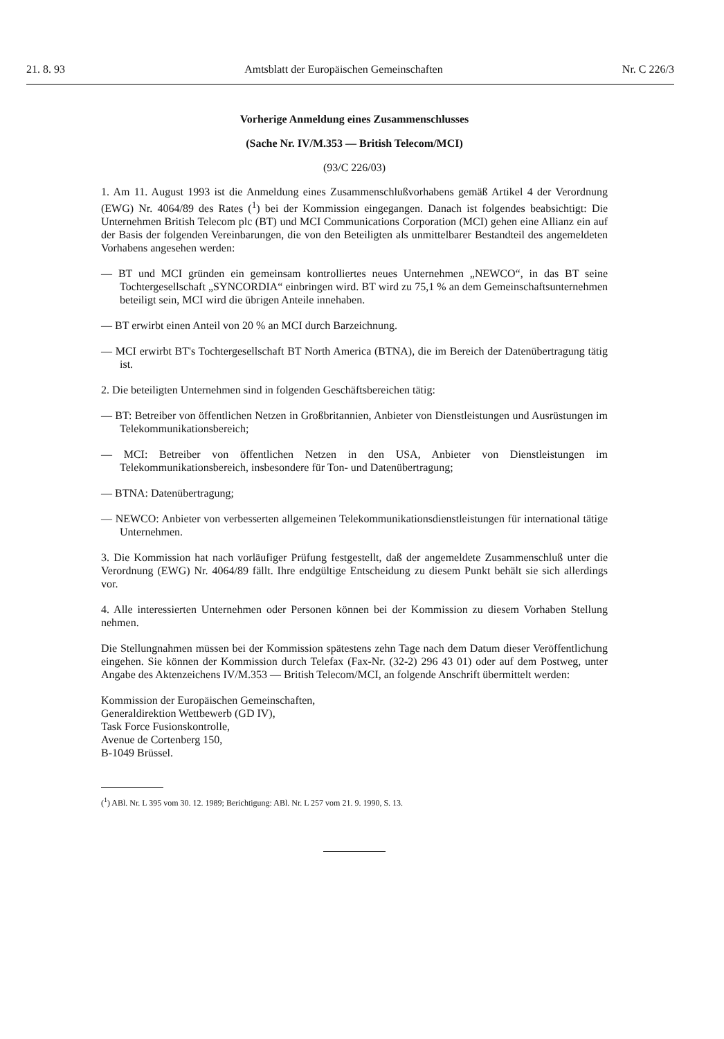21. 8. 93 Amtsblatt der Europäischen Gemeinschaften Nr. C 226/3
Vorherige Anmeldung eines Zusammenschlusses
(Sache Nr. IV/M.353 — British Telecom/MCI)
(93/C 226/03)
1. Am 11. August 1993 ist die Anmeldung eines Zusammenschlußvorhabens gemäß Artikel 4 der Verordnung (EWG) Nr. 4064/89 des Rates (<sup>1</sup>) bei der Kommission eingegangen. Danach ist folgendes beabsichtigt: Die Unternehmen British Telecom plc (BT) und MCI Communications Corporation (MCI) gehen eine Allianz ein auf der Basis der folgenden Vereinbarungen, die von den Beteiligten als unmittelbarer Bestandteil des angemeldeten Vorhabens angesehen werden:
— BT und MCI gründen ein gemeinsam kontrolliertes neues Unternehmen „NEWCO“, in das BT seine Tochtergesellschaft „SYNCORDIA“ einbringen wird. BT wird zu 75,1 % an dem Gemeinschaftsunternehmen beteiligt sein, MCI wird die übrigen Anteile innehaben.
— BT erwirbt einen Anteil von 20 % an MCI durch Barzeichnung.
— MCI erwirbt BT's Tochtergesellschaft BT North America (BTNA), die im Bereich der Datenübertragung tätig ist.
2. Die beteiligten Unternehmen sind in folgenden Geschäftsbereichen tätig:
— BT: Betreiber von öffentlichen Netzen in Großbritannien, Anbieter von Dienstleistungen und Ausrüstungen im Telekommunikationsbereich;
— MCI: Betreiber von öffentlichen Netzen in den USA, Anbieter von Dienstleistungen im Telekommunikationsbereich, insbesondere für Ton- und Datenübertragung;
— BTNA: Datenübertragung;
— NEWCO: Anbieter von verbesserten allgemeinen Telekommunikationsdienstleistungen für international tätige Unternehmen.
3. Die Kommission hat nach vorläufiger Prüfung festgestellt, daß der angemeldete Zusammenschluß unter die Verordnung (EWG) Nr. 4064/89 fällt. Ihre endgültige Entscheidung zu diesem Punkt behält sie sich allerdings vor.
4. Alle interessierten Unternehmen oder Personen können bei der Kommission zu diesem Vorhaben Stellung nehmen.
Die Stellungnahmen müssen bei der Kommission spätestens zehn Tage nach dem Datum dieser Veröffentlichung eingehen. Sie können der Kommission durch Telefax (Fax-Nr. (32-2) 296 43 01) oder auf dem Postweg, unter Angabe des Aktenzeichens IV/M.353 — British Telecom/MCI, an folgende Anschrift übermittelt werden:
Kommission der Europäischen Gemeinschaften,
Generaldirektion Wettbewerb (GD IV),
Task Force Fusionskontrolle,
Avenue de Cortenberg 150,
B-1049 Brüssel.
(<sup>1</sup>) ABl. Nr. L 395 vom 30. 12. 1989; Berichtigung: ABl. Nr. L 257 vom 21. 9. 1990, S. 13.